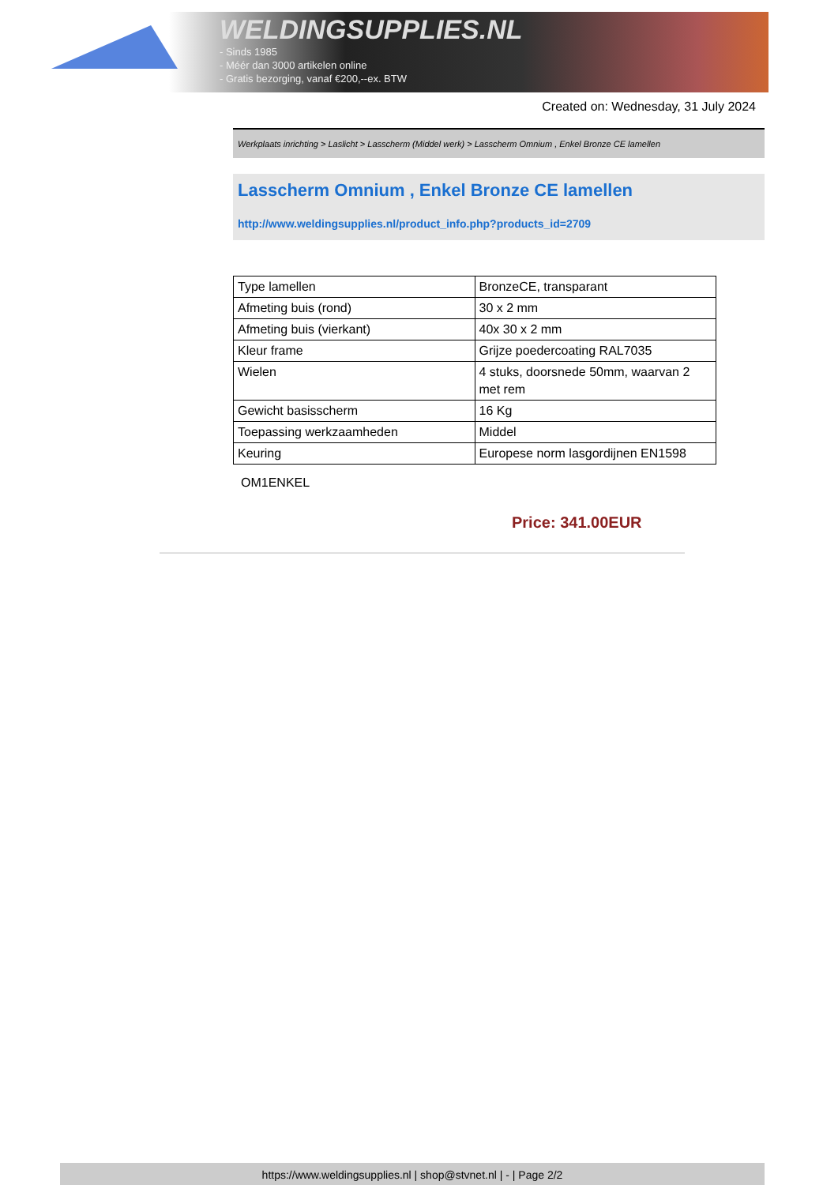WELDINGSUPPLIES.NL
- Sinds 1985
- Méér dan 3000 artikelen online
- Gratis bezorging, vanaf €200,--ex. BTW
Created on: Wednesday, 31 July 2024
Werkplaats inrichting > Laslicht > Lasscherm (Middel werk) > Lasscherm Omnium , Enkel Bronze CE lamellen
Lasscherm Omnium , Enkel Bronze CE lamellen
http://www.weldingsupplies.nl/product_info.php?products_id=2709
| Type lamellen | BronzeCE, transparant |
| Afmeting buis (rond) | 30 x 2 mm |
| Afmeting buis (vierkant) | 40x 30 x 2 mm |
| Kleur frame | Grijze poedercoating RAL7035 |
| Wielen | 4 stuks, doorsnede 50mm, waarvan 2 met rem |
| Gewicht basisscherm | 16 Kg |
| Toepassing werkzaamheden | Middel |
| Keuring | Europese norm lasgordijnen EN1598 |
OM1ENKEL
Price: 341.00EUR
https://www.weldingsupplies.nl | shop@stvnet.nl | - | Page 2/2